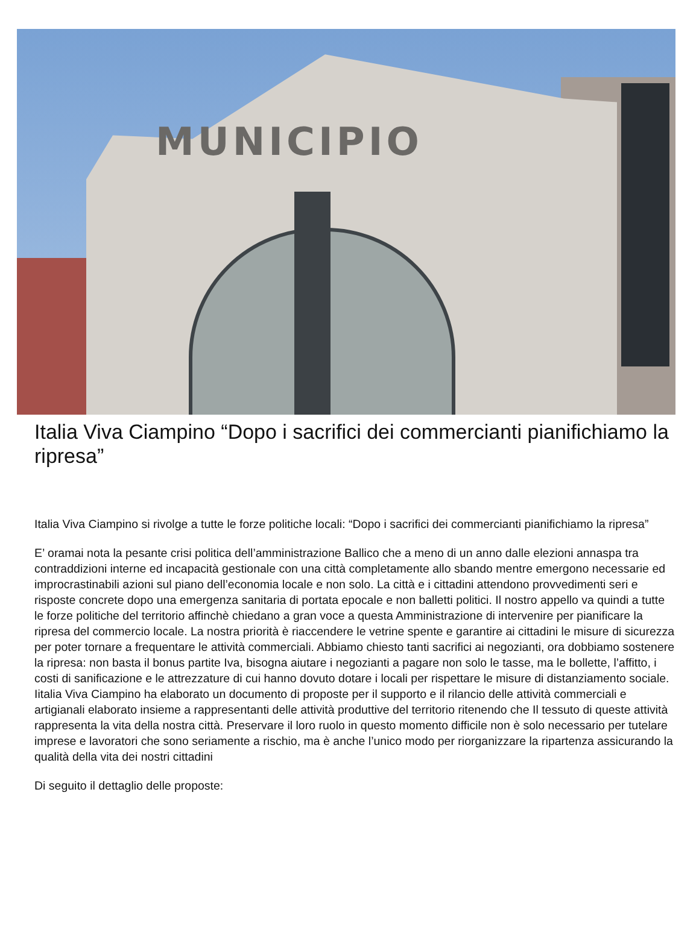MUNICIPIO
Italia Viva Ciampino “Dopo i sacrifici dei commercianti pianifichiamo la ripresa”
Italia Viva Ciampino si rivolge a tutte le forze politiche locali: “Dopo i sacrifici dei commercianti pianifichiamo la ripresa”
E’ oramai nota la pesante crisi politica dell’amministrazione Ballico che a meno di un anno dalle elezioni annaspa tra contraddizioni interne ed incapacità gestionale con una città completamente allo sbando mentre emergono necessarie ed improcrastinabili azioni sul piano dell’economia locale e non solo. La città e i cittadini attendono provvedimenti seri e risposte concrete dopo una emergenza sanitaria di portata epocale e non balletti politici. Il nostro appello va quindi a tutte le forze politiche del territorio affinchè chiedano a gran voce a questa Amministrazione di intervenire per pianificare la ripresa del commercio locale. La nostra priorità è riaccendere le vetrine spente e garantire ai cittadini le misure di sicurezza per poter tornare a frequentare le attività commerciali. Abbiamo chiesto tanti sacrifici ai negozianti, ora dobbiamo sostenere la ripresa: non basta il bonus partite Iva, bisogna aiutare i negozianti a pagare non solo le tasse, ma le bollette, l’affitto, i costi di sanificazione e le attrezzature di cui hanno dovuto dotare i locali per rispettare le misure di distanziamento sociale. Iitalia Viva Ciampino ha elaborato un documento di proposte per il supporto e il rilancio delle attività commerciali e artigianali elaborato insieme a rappresentanti delle attività produttive del territorio ritenendo che Il tessuto di queste attività rappresenta la vita della nostra città. Preservare il loro ruolo in questo momento difficile non è solo necessario per tutelare imprese e lavoratori che sono seriamente a rischio, ma è anche l’unico modo per riorganizzare la ripartenza assicurando la qualità della vita dei nostri cittadini
Di seguito il dettaglio delle proposte: